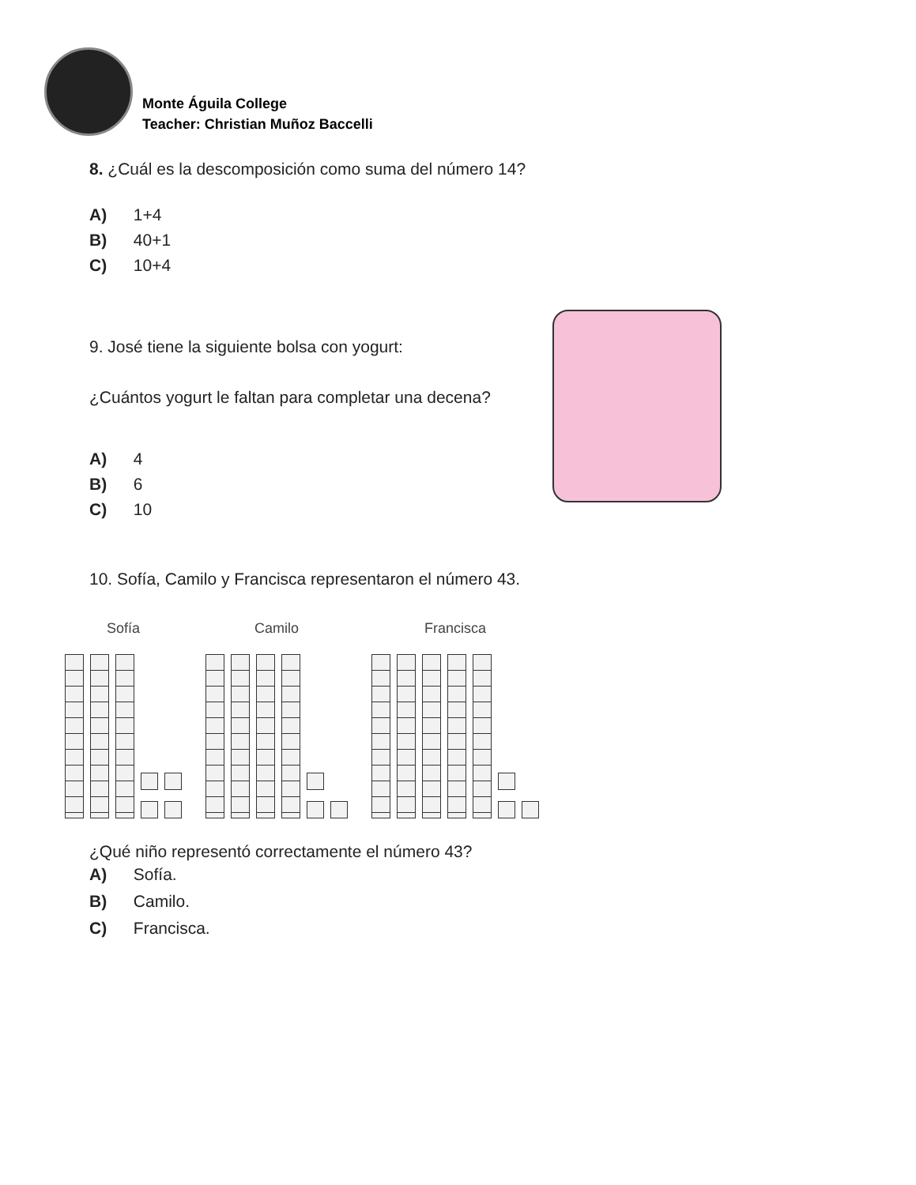Monte Águila College
Teacher: Christian Muñoz Baccelli
8. ¿Cuál es la descomposición como suma del número 14?
A) 1+4
B) 40+1
C) 10+4
9. José tiene la siguiente bolsa con yogurt:
¿Cuántos yogurt le faltan para completar una decena?
A) 4
B) 6
C) 10
10. Sofía, Camilo y Francisca representaron el número 43.
Sofía Camilo Francisca
¿Qué niño representó correctamente el número 43?
A) Sofía.
B) Camilo.
C) Francisca.